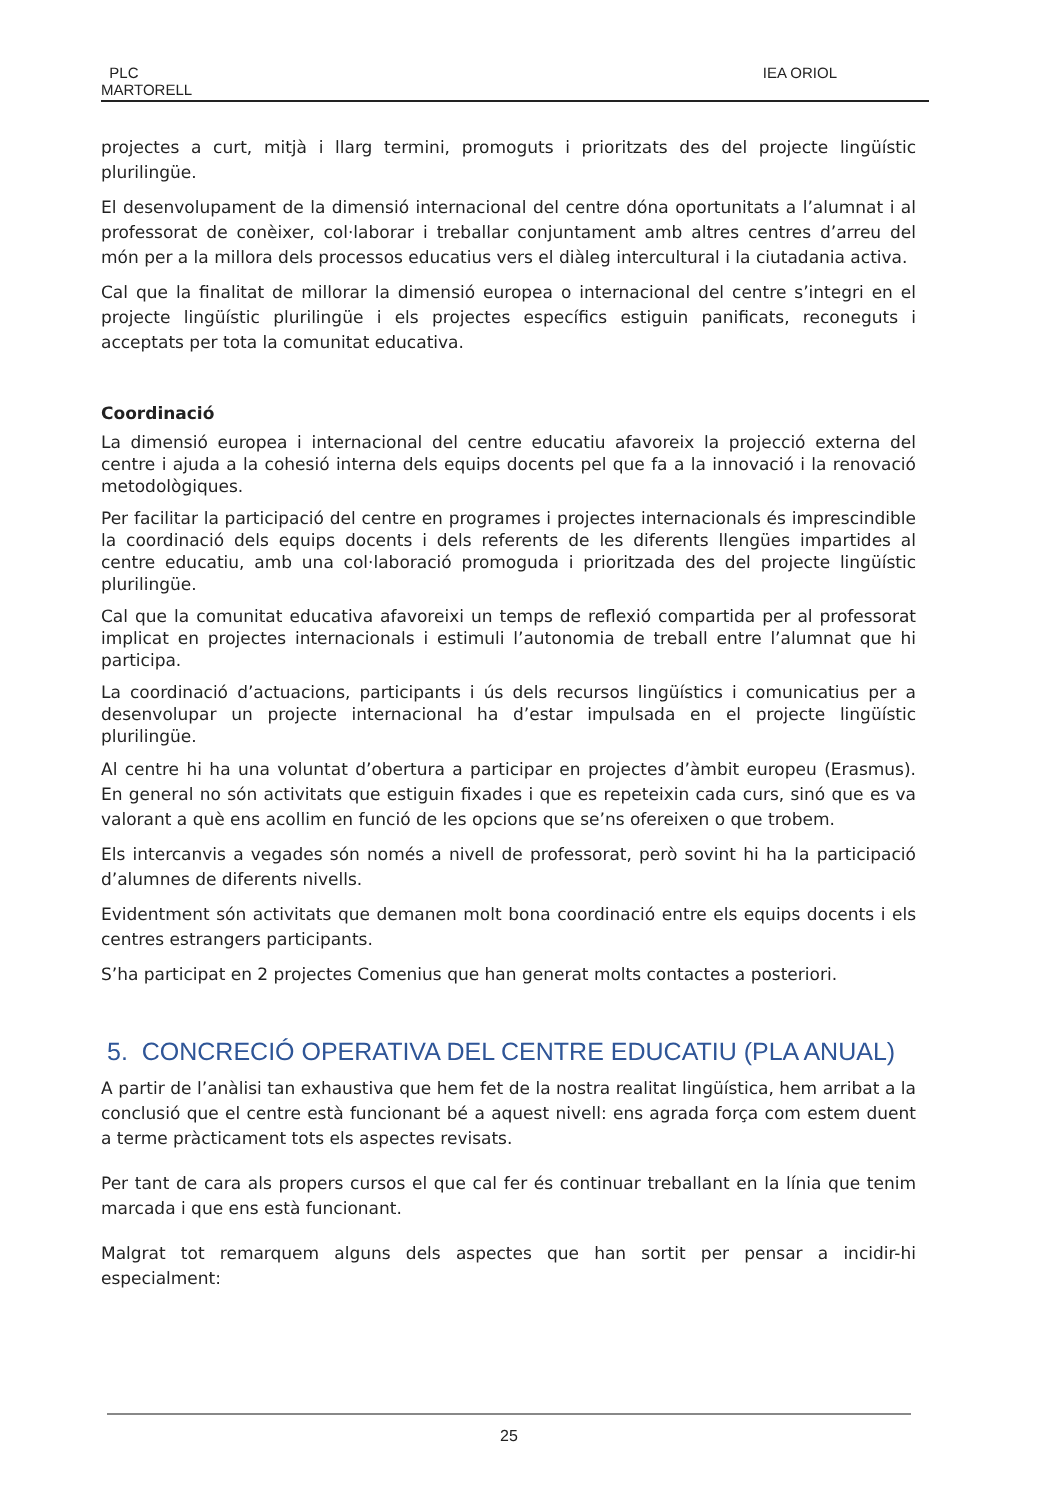PLC
MARTORELL
IEA ORIOL
projectes a curt, mitjà i llarg termini, promoguts i prioritzats des del projecte lingüístic plurilingüe.
El desenvolupament de la dimensió internacional del centre dóna oportunitats a l’alumnat i al professorat de conèixer, col·laborar i treballar conjuntament amb altres centres d’arreu del món per a la millora dels processos educatius vers el diàleg intercultural i la ciutadania activa.
Cal que la finalitat de millorar la dimensió europea o internacional del centre s’integri en el projecte lingüístic plurilingüe i els projectes específics estiguin panificats, reconeguts i acceptats per tota la comunitat educativa.
Coordinació
La dimensió europea i internacional del centre educatiu afavoreix la projecció externa del centre i ajuda a la cohesió interna dels equips docents pel que fa a la innovació i la renovació metodològiques.
Per facilitar la participació del centre en programes i projectes internacionals és imprescindible la coordinació dels equips docents i dels referents de les diferents llengües impartides al centre educatiu, amb una col·laboració promoguda i prioritzada des del projecte lingüístic plurilingüe.
Cal que la comunitat educativa afavoreixi un temps de reflexió compartida per al professorat implicat en projectes internacionals i estimuli l’autonomia de treball entre l’alumnat que hi participa.
La coordinació d’actuacions, participants i ús dels recursos lingüístics i comunicatius per a desenvolupar un projecte internacional ha d’estar impulsada en el projecte lingüístic plurilingüe.
Al centre hi ha una voluntat d’obertura a participar en projectes d’àmbit europeu (Erasmus). En general no són activitats que estiguin fixades i que es repeteixin cada curs, sinó que es va valorant a què ens acollim en funció de les opcions que se’ns ofereixen o que trobem.
Els intercanvis a vegades són només a nivell de professorat, però sovint hi ha la participació d’alumnes de diferents nivells.
Evidentment són activitats que demanen molt bona coordinació entre els equips docents i els centres estrangers participants.
S’ha participat en 2 projectes Comenius que han generat molts contactes a posteriori.
5. CONCRECIÓ OPERATIVA DEL CENTRE EDUCATIU (PLA ANUAL)
A partir de l’anàlisi tan exhaustiva que hem fet de la nostra realitat lingüística, hem arribat a la conclusió que el centre està funcionant bé a aquest nivell: ens agrada força com estem duent a terme pràcticament tots els aspectes revisats.
Per tant de cara als propers cursos el que cal fer és continuar treballant en la línia que tenim marcada i que ens està funcionant.
Malgrat tot remarquem alguns dels aspectes que han sortit per pensar a incidir-hi especialment:
25